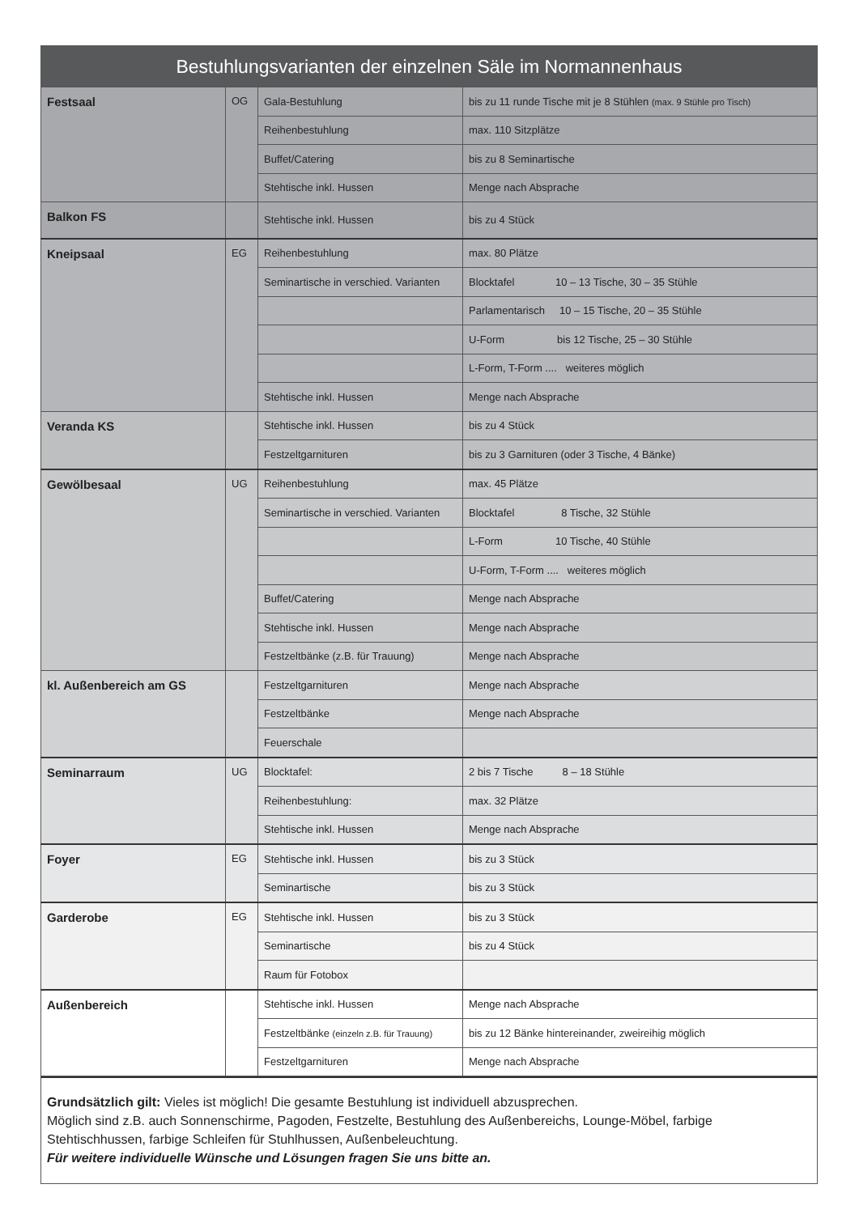| Bestuhlungsvarianten der einzelnen Säle im Normannenhaus | | | |
| --- | --- | --- | --- |
| Festsaal | OG | Gala-Bestuhlung | bis zu 11 runde Tische mit je 8 Stühlen (max. 9 Stühle pro Tisch) |
| | | Reihenbestuhlung | max. 110 Sitzplätze |
| | | Buffet/Catering | bis zu 8 Seminartische |
| | | Stehtische inkl. Hussen | Menge nach Absprache |
| Balkon FS | | Stehtische inkl. Hussen | bis zu 4 Stück |
| Kneipsaal | EG | Reihenbestuhlung | max. 80 Plätze |
| | | Seminartische in verschied. Varianten | Blocktafel 10 – 13 Tische, 30 – 35 Stühle |
| | | | Parlamentarisch 10 – 15 Tische, 20 – 35 Stühle |
| | | | U-Form bis 12 Tische, 25 – 30 Stühle |
| | | | L-Form, T-Form .... weiteres möglich |
| | | Stehtische inkl. Hussen | Menge nach Absprache |
| Veranda KS | | Stehtische inkl. Hussen | bis zu 4 Stück |
| | | Festzeltgarnituren | bis zu 3 Garnituren (oder 3 Tische, 4 Bänke) |
| Gewölbesaal | UG | Reihenbestuhlung | max. 45 Plätze |
| | | Seminartische in verschied. Varianten | Blocktafel 8 Tische, 32 Stühle |
| | | | L-Form 10 Tische, 40 Stühle |
| | | | U-Form, T-Form .... weiteres möglich |
| | | Buffet/Catering | Menge nach Absprache |
| | | Stehtische inkl. Hussen | Menge nach Absprache |
| | | Festzeltbänke (z.B. für Trauung) | Menge nach Absprache |
| kl. Außenbereich am GS | | Festzeltgarnituren | Menge nach Absprache |
| | | Festzeltbänke | Menge nach Absprache |
| | | Feuerschale | |
| Seminarraum | UG | Blocktafel: | 2 bis 7 Tische 8 – 18 Stühle |
| | | Reihenbestuhlung: | max. 32 Plätze |
| | | Stehtische inkl. Hussen | Menge nach Absprache |
| Foyer | EG | Stehtische inkl. Hussen | bis zu 3 Stück |
| | | Seminartische | bis zu 3 Stück |
| Garderobe | EG | Stehtische inkl. Hussen | bis zu 3 Stück |
| | | Seminartische | bis zu 4 Stück |
| | | Raum für Fotobox | |
| Außenbereich | | Stehtische inkl. Hussen | Menge nach Absprache |
| | | Festzeltbänke (einzeln z.B. für Trauung) | bis zu 12 Bänke hintereinander, zweireihig möglich |
| | | Festzeltgarnituren | Menge nach Absprache |
Grundsätzlich gilt: Vieles ist möglich! Die gesamte Bestuhlung ist individuell abzusprechen.
Möglich sind z.B. auch Sonnenschirme, Pagoden, Festzelte, Bestuhlung des Außenbereichs, Lounge-Möbel, farbige Stehtischhussen, farbige Schleifen für Stuhlhussen, Außenbeleuchtung.
Für weitere individuelle Wünsche und Lösungen fragen Sie uns bitte an.